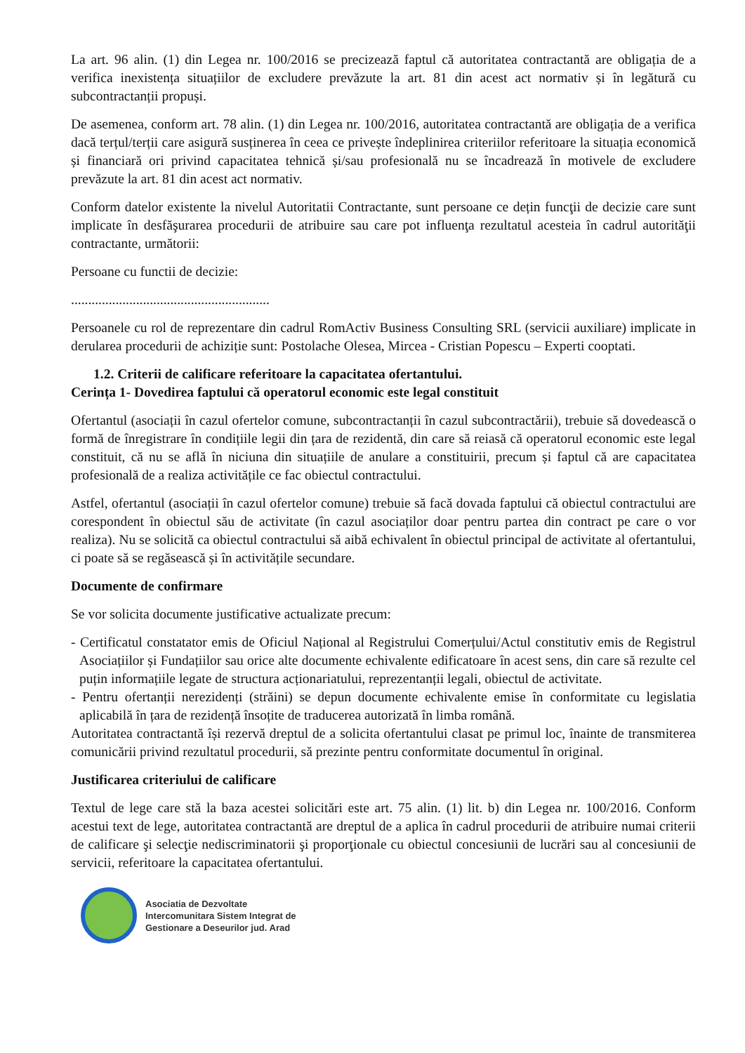La art. 96 alin. (1) din Legea nr. 100/2016 se precizează faptul că autoritatea contractantă are obligația de a verifica inexistența situațiilor de excludere prevăzute la art. 81 din acest act normativ și în legătură cu subcontractanții propuși.
De asemenea, conform art. 78 alin. (1) din Legea nr. 100/2016, autoritatea contractantă are obligația de a verifica dacă terțul/terții care asigură susținerea în ceea ce privește îndeplinirea criteriilor referitoare la situația economică și financiară ori privind capacitatea tehnică și/sau profesională nu se încadrează în motivele de excludere prevăzute la art. 81 din acest act normativ.
Conform datelor existente la nivelul Autoritatii Contractante, sunt persoane ce dețin funcţii de decizie care sunt implicate în desfăşurarea procedurii de atribuire sau care pot influenţa rezultatul acesteia în cadrul autorităţii contractante, următorii:
Persoane cu functii de decizie:
..........................................................
Persoanele cu rol de reprezentare din cadrul RomActiv Business Consulting SRL (servicii auxiliare) implicate in derularea procedurii de achiziție sunt: Postolache Olesea, Mircea - Cristian Popescu – Experti cooptati.
1.2. Criterii de calificare referitoare la capacitatea ofertantului.
Cerința 1- Dovedirea faptului că operatorul economic este legal constituit
Ofertantul (asociații în cazul ofertelor comune, subcontractanții în cazul subcontractării), trebuie să dovedească o formă de înregistrare în condițiile legii din țara de rezidentă, din care să reiasă că operatorul economic este legal constituit, că nu se află în niciuna din situațiile de anulare a constituirii, precum și faptul că are capacitatea profesională de a realiza activitățile ce fac obiectul contractului.
Astfel, ofertantul (asociații în cazul ofertelor comune) trebuie să facă dovada faptului că obiectul contractului are corespondent în obiectul său de activitate (în cazul asociaților doar pentru partea din contract pe care o vor realiza). Nu se solicită ca obiectul contractului să aibă echivalent în obiectul principal de activitate al ofertantului, ci poate să se regăsească și în activitățile secundare.
Documente de confirmare
Se vor solicita documente justificative actualizate precum:
- Certificatul constatator emis de Oficiul Național al Registrului Comerțului/Actul constitutiv emis de Registrul Asociațiilor și Fundațiilor sau orice alte documente echivalente edificatoare în acest sens, din care să rezulte cel puțin informațiile legate de structura acționariatului, reprezentanții legali, obiectul de activitate.
- Pentru ofertanții nerezidenți (străini) se depun documente echivalente emise în conformitate cu legislatia aplicabilă în țara de rezidență însoțite de traducerea autorizată în limba română.
Autoritatea contractantă își rezervă dreptul de a solicita ofertantului clasat pe primul loc, înainte de transmiterea comunicării privind rezultatul procedurii, să prezinte pentru conformitate documentul în original.
Justificarea criteriului de calificare
Textul de lege care stă la baza acestei solicitări este art. 75 alin. (1) lit. b) din Legea nr. 100/2016. Conform acestui text de lege, autoritatea contractantă are dreptul de a aplica în cadrul procedurii de atribuire numai criterii de calificare şi selecţie nediscriminatorii şi proporţionale cu obiectul concesiunii de lucrări sau al concesiunii de servicii, referitoare la capacitatea ofertantului.
Asociatia de Dezvoltate
Intercomunitara Sistem Integrat de
Gestionare a Deseurilor jud. Arad